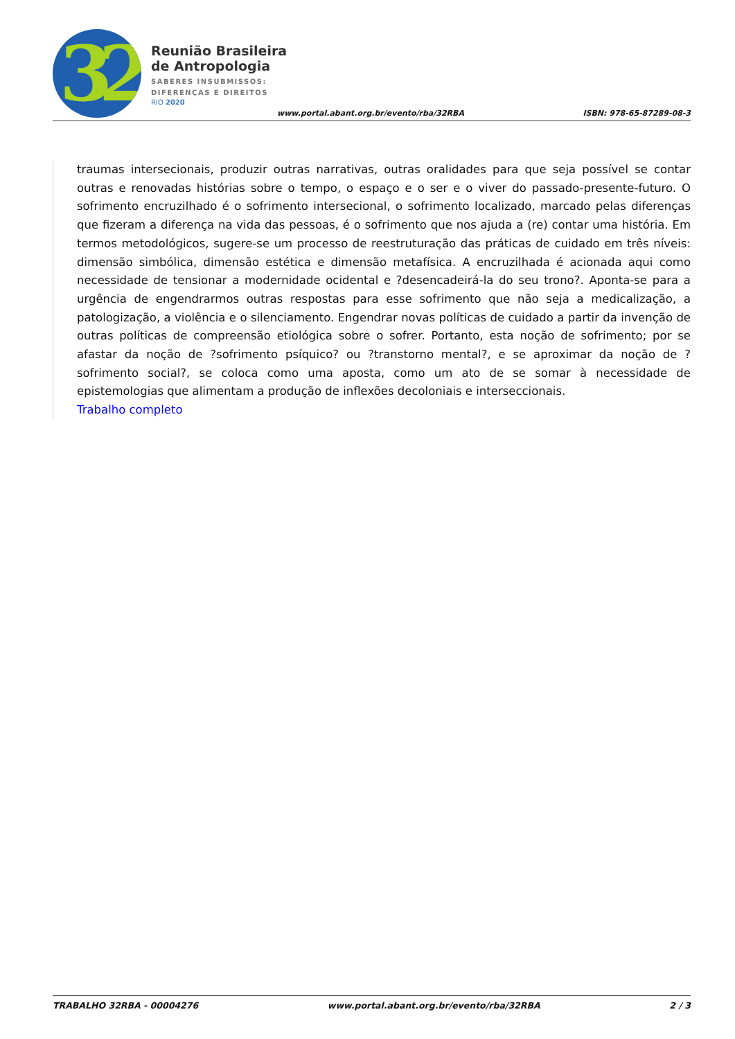32
Reunião Brasileira
de Antropologia
SABERES INSUBMISSOS:
DIFERENÇAS E DIREITOS
RIO 2020
www.portal.abant.org.br/evento/rba/32RBA
ISBN: 978-65-87289-08-3
traumas intersecionais, produzir outras narrativas, outras oralidades para que seja possível se contar outras e renovadas histórias sobre o tempo, o espaço e o ser e o viver do passado-presente-futuro. O sofrimento encruzilhado é o sofrimento intersecional, o sofrimento localizado, marcado pelas diferenças que fizeram a diferença na vida das pessoas, é o sofrimento que nos ajuda a (re) contar uma história. Em termos metodológicos, sugere-se um processo de reestruturação das práticas de cuidado em três níveis: dimensão simbólica, dimensão estética e dimensão metafísica. A encruzilhada é acionada aqui como necessidade de tensionar a modernidade ocidental e ?desencadeirá-la do seu trono?. Aponta-se para a urgência de engendrarmos outras respostas para esse sofrimento que não seja a medicalização, a patologização, a violência e o silenciamento. Engendrar novas políticas de cuidado a partir da invenção de outras políticas de compreensão etiológica sobre o sofrer. Portanto, esta noção de sofrimento; por se afastar da noção de ?sofrimento psíquico? ou ?transtorno mental?, e se aproximar da noção de ?sofrimento social?, se coloca como uma aposta, como um ato de se somar à necessidade de epistemologias que alimentam a produção de inflexões decoloniais e interseccionais.
Trabalho completo
TRABALHO 32RBA - 00004276 www.portal.abant.org.br/evento/rba/32RBA 2 / 3